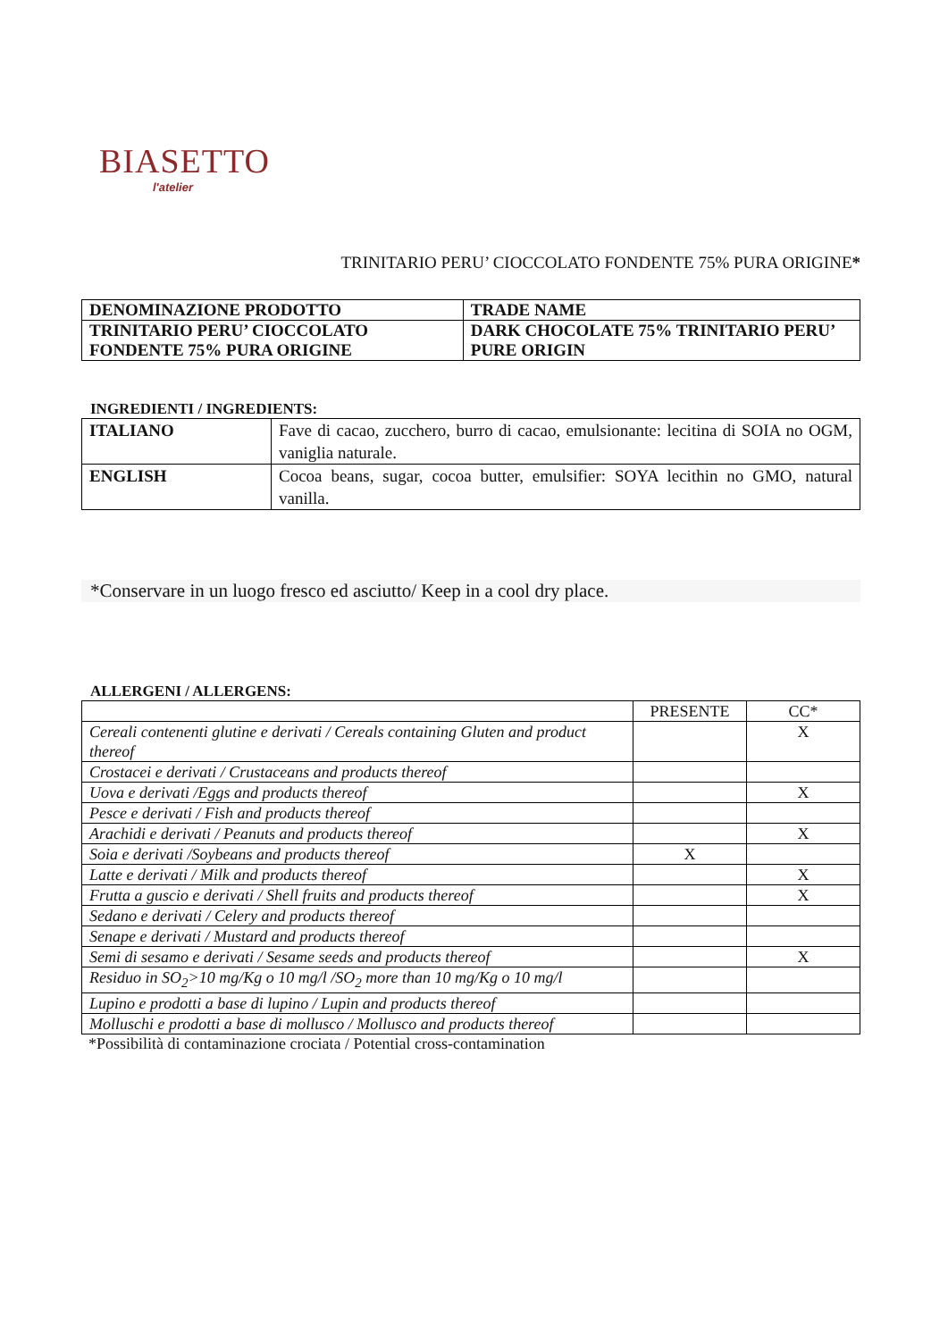BIASETTO
l'atelier
TRINITARIO PERU’ CIOCCOLATO FONDENTE 75% PURA ORIGINE*
| DENOMINAZIONE PRODOTTO | TRADE NAME |
| TRINITARIO PERU’ CIOCCOLATO FONDENTE 75% PURA ORIGINE | DARK CHOCOLATE 75% TRINITARIO PERU’ PURE ORIGIN |
INGREDIENTI / INGREDIENTS:
| ITALIANO | Fave di cacao, zucchero, burro di cacao, emulsionante: lecitina di SOIA no OGM, vaniglia naturale. |
| ENGLISH | Cocoa beans, sugar, cocoa butter, emulsifier: SOYA lecithin no GMO, natural vanilla. |
*Conservare in un luogo fresco ed asciutto/ Keep in a cool dry place.
ALLERGENI / ALLERGENS:
| | PRESENTE | CC* |
| Cereali contenenti glutine e derivati / Cereals containing Gluten and product thereof | | X |
| Crostacei e derivati / Crustaceans and products thereof | | |
| Uova e derivati /Eggs and products thereof | | X |
| Pesce e derivati / Fish and products thereof | | |
| Arachidi e derivati / Peanuts and products thereof | | X |
| Soia e derivati /Soybeans and products thereof | X | |
| Latte e derivati / Milk and products thereof | | X |
| Frutta a guscio e derivati / Shell fruits and products thereof | | X |
| Sedano e derivati / Celery and products thereof | | |
| Senape e derivati / Mustard and products thereof | | |
| Semi di sesamo e derivati / Sesame seeds and products thereof | | X |
| Residuo in SO<sub>2</sub>>10 mg/Kg o 10 mg/l /SO<sub>2</sub> more than 10 mg/Kg o 10 mg/l | | |
| Lupino e prodotti a base di lupino / Lupin and products thereof | | |
| Molluschi e prodotti a base di mollusco / Mollusco and products thereof | | |
*Possibilità di contaminazione crociata / Potential cross-contamination